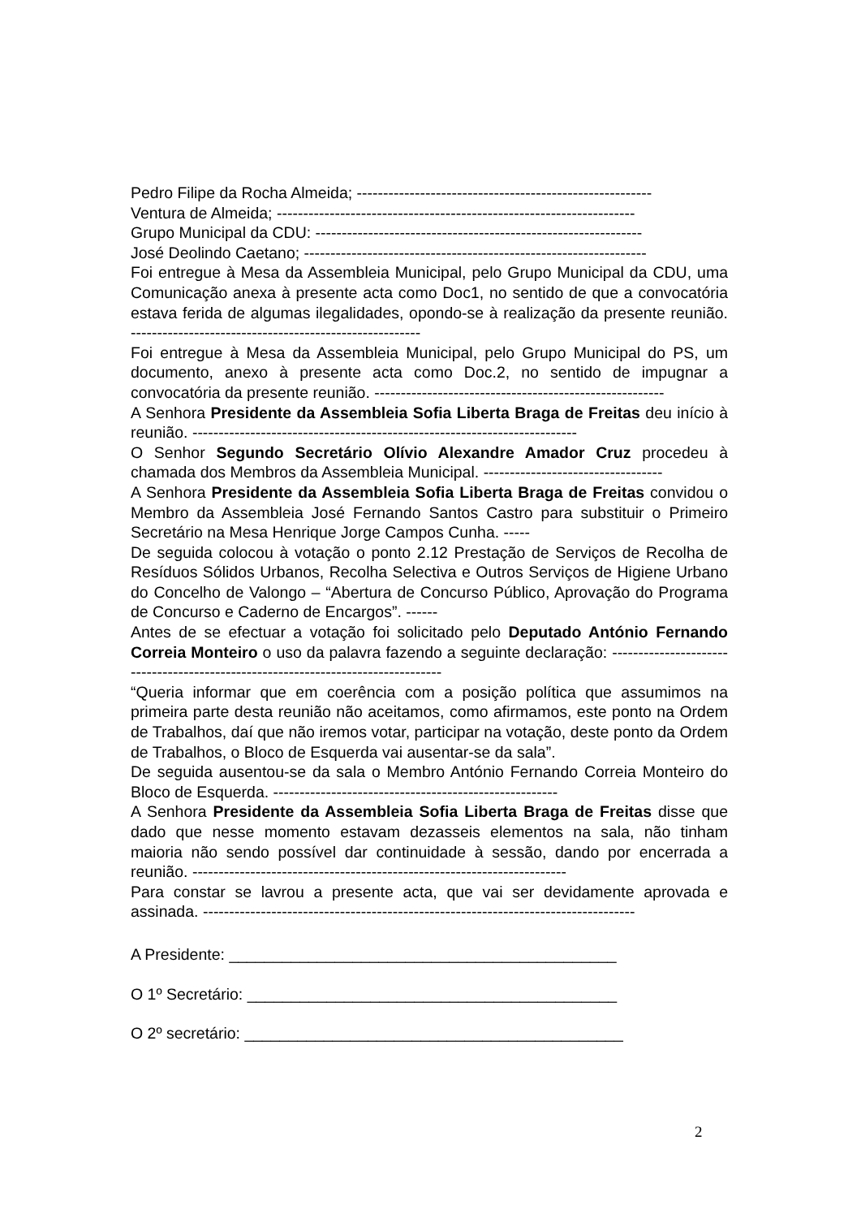Pedro Filipe da Rocha Almeida; --------------------------------------------------------
Ventura de Almeida; --------------------------------------------------------------------
Grupo Municipal da CDU: --------------------------------------------------------------
José Deolindo Caetano; -----------------------------------------------------------------
Foi entregue à Mesa da Assembleia Municipal, pelo Grupo Municipal da CDU, uma Comunicação anexa à presente acta como Doc1, no sentido de que a convocatória estava ferida de algumas ilegalidades, opondo-se à realização da presente reunião. -------------------------------------------------------
Foi entregue à Mesa da Assembleia Municipal, pelo Grupo Municipal do PS, um documento, anexo à presente acta como Doc.2, no sentido de impugnar a convocatória da presente reunião. -------------------------------------------------------
A Senhora Presidente da Assembleia Sofia Liberta Braga de Freitas deu início à reunião. -------------------------------------------------------------------------
O Senhor Segundo Secretário Olívio Alexandre Amador Cruz procedeu à chamada dos Membros da Assembleia Municipal. ----------------------------------
A Senhora Presidente da Assembleia Sofia Liberta Braga de Freitas convidou o Membro da Assembleia José Fernando Santos Castro para substituir o Primeiro Secretário na Mesa Henrique Jorge Campos Cunha. -----
De seguida colocou à votação o ponto 2.12 Prestação de Serviços de Recolha de Resíduos Sólidos Urbanos, Recolha Selectiva e Outros Serviços de Higiene Urbano do Concelho de Valongo – “Abertura de Concurso Público, Aprovação do Programa de Concurso e Caderno de Encargos”. ------
Antes de se efectuar a votação foi solicitado pelo Deputado António Fernando Correia Monteiro o uso da palavra fazendo a seguinte declaração: ---------------------------------------------------------------------------------
“Queria informar que em coerência com a posição política que assumimos na primeira parte desta reunião não aceitamos, como afirmamos, este ponto na Ordem de Trabalhos, daí que não iremos votar, participar na votação, deste ponto da Ordem de Trabalhos, o Bloco de Esquerda vai ausentar-se da sala”.
De seguida ausentou-se da sala o Membro António Fernando Correia Monteiro do Bloco de Esquerda. ------------------------------------------------------
A Senhora Presidente da Assembleia Sofia Liberta Braga de Freitas disse que dado que nesse momento estavam dezasseis elementos na sala, não tinham maioria não sendo possível dar continuidade à sessão, dando por encerrada a reunião. -----------------------------------------------------------------------
Para constar se lavrou a presente acta, que vai ser devidamente aprovada e assinada. ----------------------------------------------------------------------------------
A Presidente: ____________________________________________
O 1º Secretário: __________________________________________
O 2º secretário: ___________________________________________
2